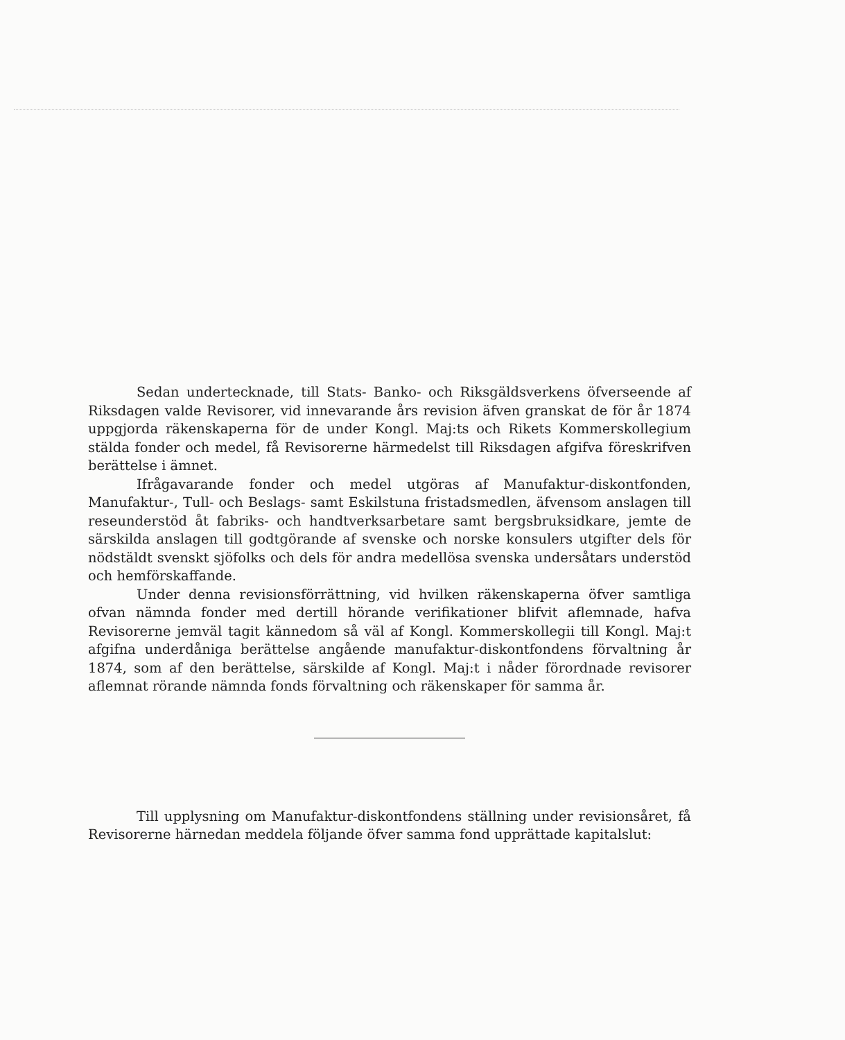Sedan undertecknade, till Stats- Banko- och Riksgäldsverkens öfverseende af Riksdagen valde Revisorer, vid innevarande års revision äfven granskat de för år 1874 uppgjorda räkenskaperna för de under Kongl. Maj:ts och Rikets Kommerskollegium stälda fonder och medel, få Revisorerne härmedelst till Riksdagen afgifva föreskrifven berättelse i ämnet.
Ifrågavarande fonder och medel utgöras af Manufaktur-diskontfonden, Manufaktur-, Tull- och Beslags- samt Eskilstuna fristadsmedlen, äfvensom anslagen till reseunderstöd åt fabriks- och handtverksarbetare samt bergsbruksidkare, jemte de särskilda anslagen till godtgörande af svenske och norske konsulers utgifter dels för nödstäldt svenskt sjöfolks och dels för andra medellösa svenska undersåtars understöd och hemförskaffande.
Under denna revisionsförrättning, vid hvilken räkenskaperna öfver samtliga ofvan nämnda fonder med dertill hörande verifikationer blifvit aflemnade, hafva Revisorerne jemväl tagit kännedom så väl af Kongl. Kommerskollegii till Kongl. Maj:t afgifna underdåniga berättelse angående manufaktur-diskontfondens förvaltning år 1874, som af den berättelse, särskilde af Kongl. Maj:t i nåder förordnade revisorer aflemnat rörande nämnda fonds förvaltning och räkenskaper för samma år.
Till upplysning om Manufaktur-diskontfondens ställning under revisionsåret, få Revisorerne härnedan meddela följande öfver samma fond upprättade kapitalslut: